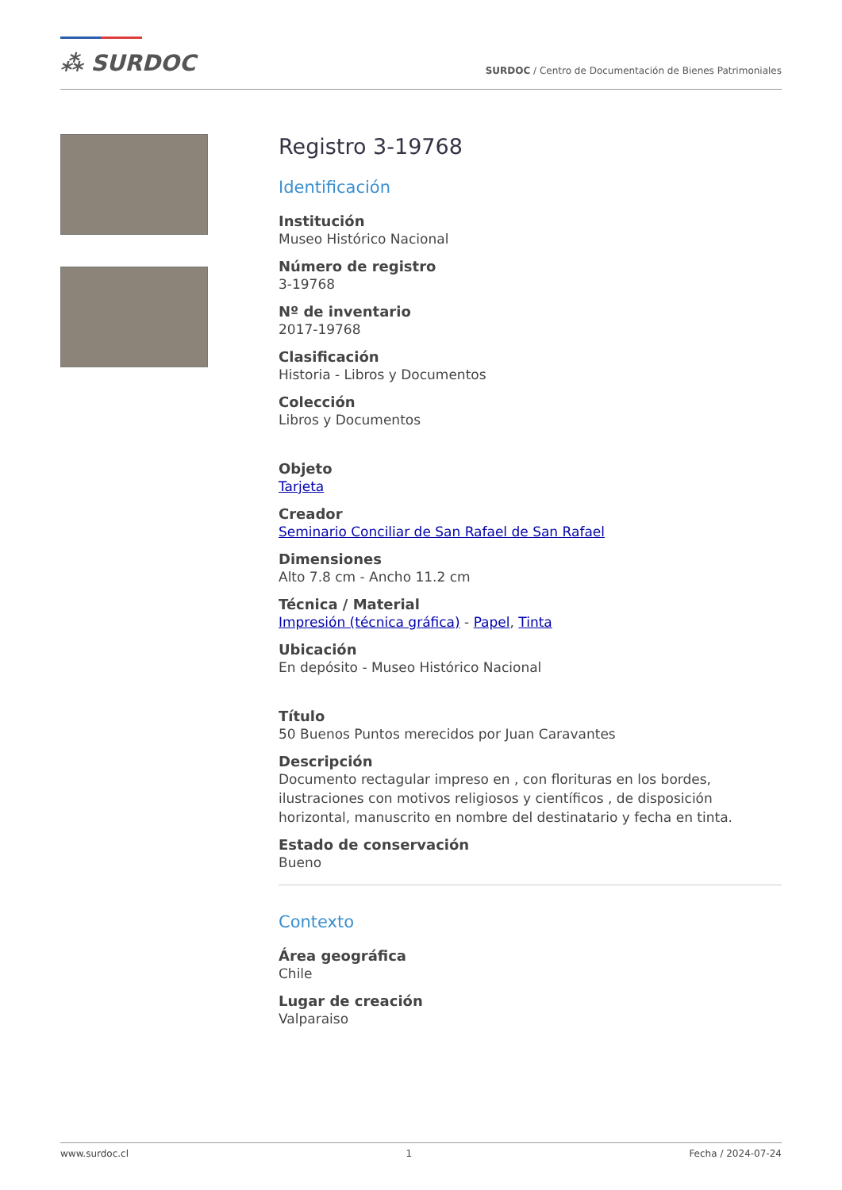⁂ SURDOC
SURDOC / Centro de Documentación de Bienes Patrimoniales
Registro 3-19768
Identificación
Institución
Museo Histórico Nacional
Número de registro
3-19768
Nº de inventario
2017-19768
Clasificación
Historia - Libros y Documentos
Colección
Libros y Documentos
Objeto
Tarjeta
Creador
Seminario Conciliar de San Rafael de San Rafael
Dimensiones
Alto 7.8 cm - Ancho 11.2 cm
Técnica / Material
Impresión (técnica gráfica) - Papel, Tinta
Ubicación
En depósito - Museo Histórico Nacional
Título
50 Buenos Puntos merecidos por Juan Caravantes
Descripción
Documento rectagular impreso en , con florituras en los bordes, ilustraciones con motivos religiosos y científicos , de disposición horizontal, manuscrito en nombre del destinatario y fecha en tinta.
Estado de conservación
Bueno
Contexto
Área geográfica
Chile
Lugar de creación
Valparaiso
www.surdoc.cl 1 Fecha / 2024-07-24